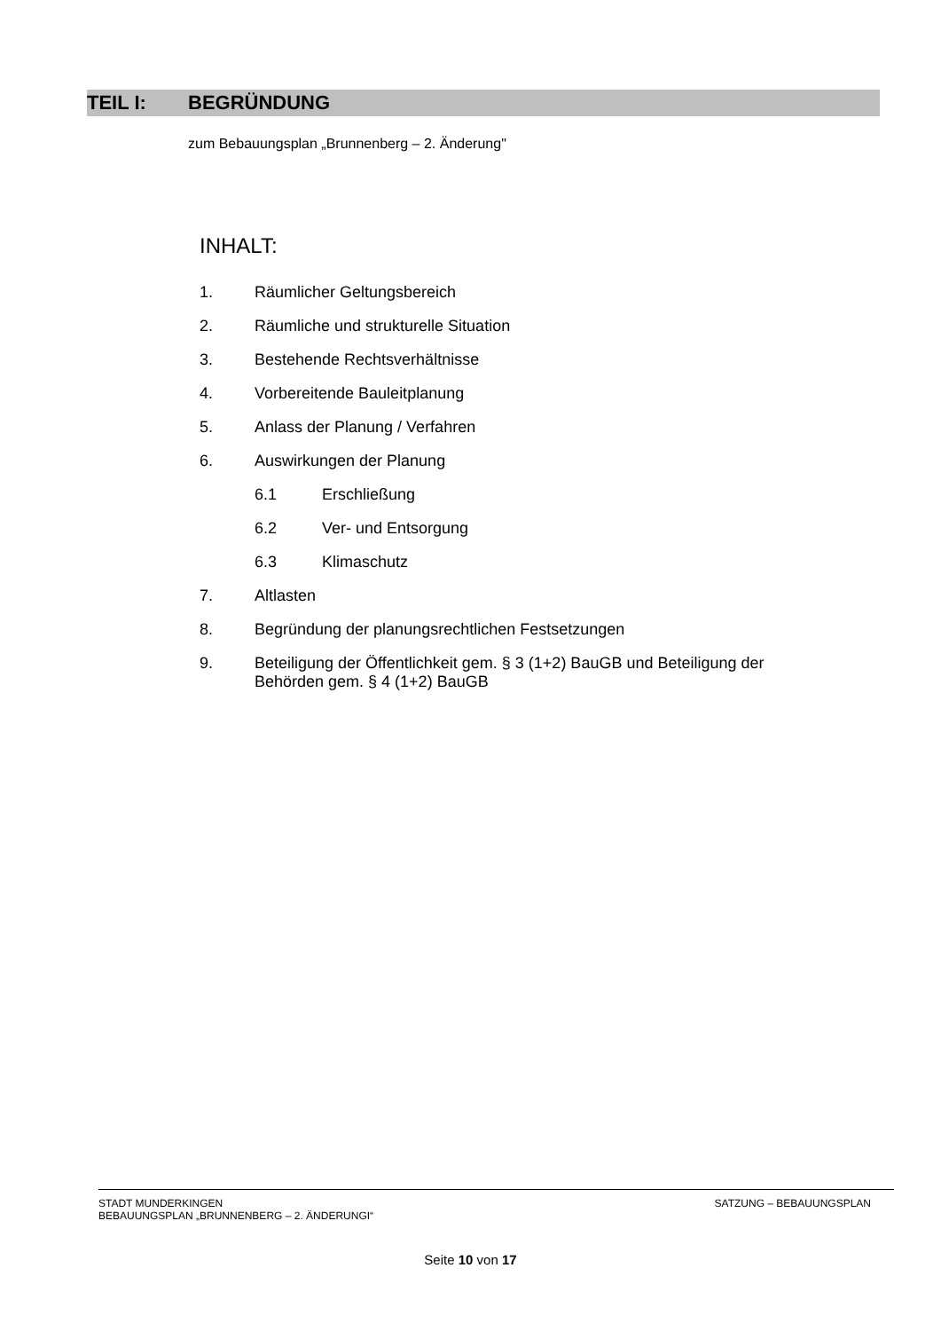TEIL I: BEGRÜNDUNG
zum Bebauungsplan „Brunnenberg – 2. Änderung"
INHALT:
1. Räumlicher Geltungsbereich
2. Räumliche und strukturelle Situation
3. Bestehende Rechtsverhältnisse
4. Vorbereitende Bauleitplanung
5. Anlass der Planung / Verfahren
6. Auswirkungen der Planung
6.1 Erschließung
6.2 Ver- und Entsorgung
6.3 Klimaschutz
7. Altlasten
8. Begründung der planungsrechtlichen Festsetzungen
9. Beteiligung der Öffentlichkeit gem. § 3 (1+2) BauGB und Beteiligung der
Behörden gem. § 4 (1+2) BauGB
STADT MUNDERKINGEN
BEBAUUNGSPLAN „BRUNNENBERG – 2. ÄNDERUNGI“
SATZUNG – BEBAUUNGSPLAN
Seite 10 von 17